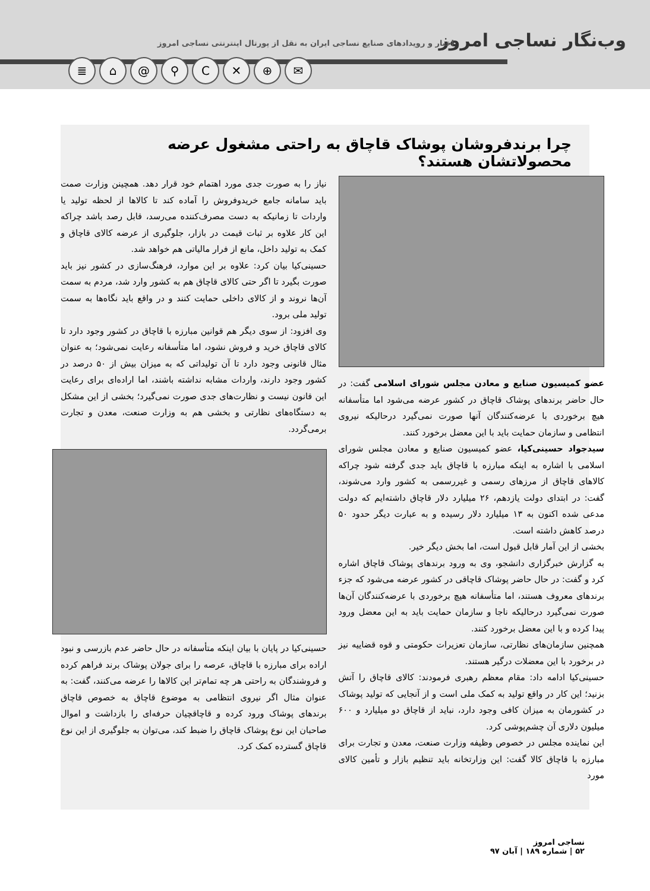وب‌نگار نساجی امروز
اخبار و رویدادهای صنایع نساجی ایران به نقل از پورتال اینترنتی نساجی امروز
≣ ⌂ @ ⚲ C ✕ ⊕ ✉
چرا برندفروشان پوشاک قاچاق به راحتی مشغول عرضه محصولاتشان هستند؟
عضو کمیسیون صنایع و معادن مجلس شورای اسلامی گفت: در حال حاضر برندهای پوشاک قاچاق در کشور عرضه می‌شود اما متأسفانه هیچ برخوردی با عرضه‌کنندگان آنها صورت نمی‌گیرد درحالیکه نیروی انتظامی و سازمان حمایت باید با این معضل برخورد کنند.
سیدجواد حسینی‌کیا، عضو کمیسیون صنایع و معادن مجلس شورای اسلامی با اشاره به اینکه مبارزه با قاچاق باید جدی گرفته شود چراکه کالاهای قاچاق از مرزهای رسمی و غیررسمی به کشور وارد می‌شوند، گفت: در ابتدای دولت یازدهم، ۲۶ میلیارد دلار قاچاق داشته‌ایم که دولت مدعی شده اکنون به ۱۳ میلیارد دلار رسیده و به عبارت دیگر حدود ۵۰ درصد کاهش داشته است.
بخشی از این آمار قابل قبول است، اما بخش دیگر خیر.
به گزارش خبرگزاری دانشجو، وی به ورود برندهای پوشاک قاچاق اشاره کرد و گفت: در حال حاضر پوشاک قاچاقی در کشور عرضه می‌شود که جزء برندهای معروف هستند، اما متأسفانه هیچ برخوردی با عرضه‌کنندگان آن‌ها صورت نمی‌گیرد درحالیکه ناجا و سازمان حمایت باید به این معضل ورود پیدا کرده و با این معضل برخورد کنند.
همچنین سازمان‌های نظارتی، سازمان تعزیرات حکومتی و قوه قضاییه نیز در برخورد با این معضلات درگیر هستند.
حسینی‌کیا ادامه داد: مقام معظم رهبری فرمودند: کالای قاچاق را آتش بزنید؛ این کار در واقع تولید به کمک ملی است و از آنجایی که تولید پوشاک در کشورمان به میزان کافی وجود دارد، نباید از قاچاق دو میلیارد و ۶۰۰ میلیون دلاری آن چشم‌پوشی کرد.
این نماینده مجلس در خصوص وظیفه وزارت صنعت، معدن و تجارت برای مبارزه با قاچاق کالا گفت: این وزارتخانه باید تنظیم بازار و تأمین کالای مورد
نیاز را به صورت جدی مورد اهتمام خود قرار دهد. همچینن وزارت صمت باید سامانه جامع خریدوفروش را آماده کند تا کالاها از لحظه تولید یا واردات تا زمانیکه به دست مصرف‌کننده می‌رسد، قابل رصد باشد چراکه این کار علاوه بر ثبات قیمت در بازار، جلوگیری از عرضه کالای قاچاق و کمک به تولید داخل، مانع از فرار مالیاتی هم خواهد شد.
حسینی‌کیا بیان کرد: علاوه بر این موارد، فرهنگ‌سازی در کشور نیز باید صورت بگیرد تا اگر حتی کالای قاچاق هم به کشور وارد شد، مردم به سمت آن‌ها نروند و از کالای داخلی حمایت کنند و در واقع باید نگاه‌ها به سمت تولید ملی برود.
وی افزود: از سوی دیگر هم قوانین مبارزه با قاچاق در کشور وجود دارد تا کالای قاچاق خرید و فروش نشود، اما متأسفانه رعایت نمی‌شود؛ به عنوان مثال قانونی وجود دارد تا آن تولیداتی که به میزان بیش از ۵۰ درصد در کشور وجود دارند، واردات مشابه نداشته باشند، اما اراده‌ای برای رعایت این قانون نیست و نظارت‌های جدی صورت نمی‌گیرد؛ بخشی از این مشکل به دستگاه‌های نظارتی و بخشی هم به وزارت صنعت، معدن و تجارت برمی‌گردد.
حسینی‌کیا در پایان با بیان اینکه متأسفانه در حال حاضر عدم بازرسی و نبود اراده برای مبارزه با قاچاق، عرصه را برای جولان پوشاک برند فراهم کرده و فروشندگان به راحتی هر چه تمام‌تر این کالاها را عرضه می‌کنند، گفت: به عنوان مثال اگر نیروی انتظامی به موضوع قاچاق به خصوص قاچاق برندهای پوشاک ورود کرده و قاچاقچیان حرفه‌ای را بازداشت و اموال صاحبان این نوع پوشاک قاچاق را ضبط کند، می‌توان به جلوگیری از این نوع قاچاق گسترده کمک کرد.
نساجی امروز
۵۲ | شماره ۱۸۹ | آبان ۹۷